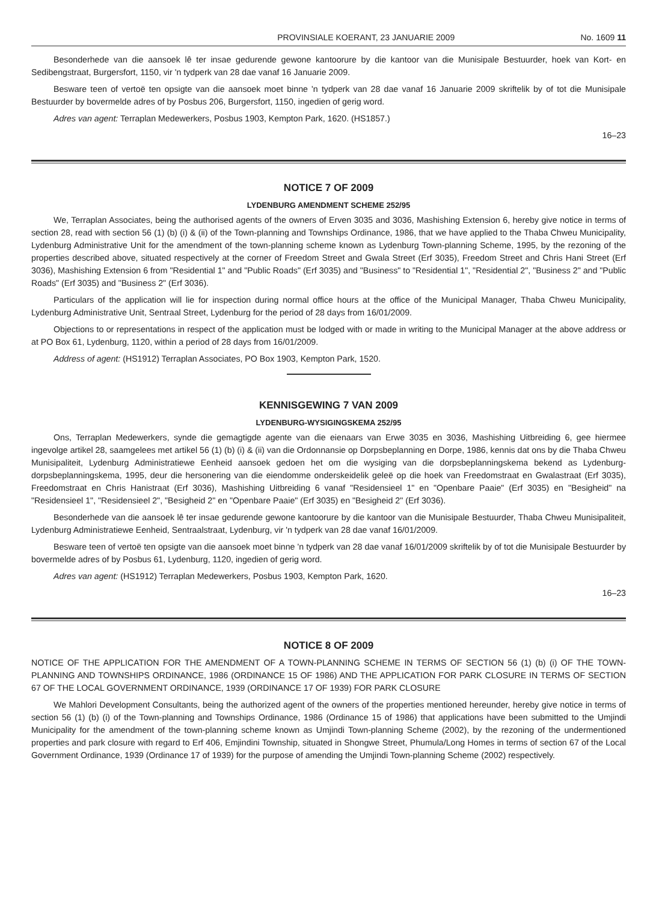PROVINSIALE KOERANT, 23 JANUARIE 2009 No. 1609 11
Besonderhede van die aansoek lê ter insae gedurende gewone kantoorure by die kantoor van die Munisipale Bestuurder, hoek van Kort- en Sedibengstraat, Burgersfort, 1150, vir 'n tydperk van 28 dae vanaf 16 Januarie 2009.
Besware teen of vertoë ten opsigte van die aansoek moet binne 'n tydperk van 28 dae vanaf 16 Januarie 2009 skriftelik by of tot die Munisipale Bestuurder by bovermelde adres of by Posbus 206, Burgersfort, 1150, ingedien of gerig word.
Adres van agent: Terraplan Medewerkers, Posbus 1903, Kempton Park, 1620. (HS1857.)
16–23
NOTICE 7 OF 2009
LYDENBURG AMENDMENT SCHEME 252/95
We, Terraplan Associates, being the authorised agents of the owners of Erven 3035 and 3036, Mashishing Extension 6, hereby give notice in terms of section 28, read with section 56 (1) (b) (i) & (ii) of the Town-planning and Townships Ordinance, 1986, that we have applied to the Thaba Chweu Municipality, Lydenburg Administrative Unit for the amendment of the town-planning scheme known as Lydenburg Town-planning Scheme, 1995, by the rezoning of the properties described above, situated respectively at the corner of Freedom Street and Gwala Street (Erf 3035), Freedom Street and Chris Hani Street (Erf 3036), Mashishing Extension 6 from "Residential 1" and "Public Roads" (Erf 3035) and "Business" to "Residential 1", "Residential 2", "Business 2" and "Public Roads" (Erf 3035) and "Business 2" (Erf 3036).
Particulars of the application will lie for inspection during normal office hours at the office of the Municipal Manager, Thaba Chweu Municipality, Lydenburg Administrative Unit, Sentraal Street, Lydenburg for the period of 28 days from 16/01/2009.
Objections to or representations in respect of the application must be lodged with or made in writing to the Municipal Manager at the above address or at PO Box 61, Lydenburg, 1120, within a period of 28 days from 16/01/2009.
Address of agent: (HS1912) Terraplan Associates, PO Box 1903, Kempton Park, 1520.
KENNISGEWING 7 VAN 2009
LYDENBURG-WYSIGINGSKEMA 252/95
Ons, Terraplan Medewerkers, synde die gemagtigde agente van die eienaars van Erwe 3035 en 3036, Mashishing Uitbreiding 6, gee hiermee ingevolge artikel 28, saamgelees met artikel 56 (1) (b) (i) & (ii) van die Ordonnansie op Dorpsbeplanning en Dorpe, 1986, kennis dat ons by die Thaba Chweu Munisipaliteit, Lydenburg Administratiewe Eenheid aansoek gedoen het om die wysiging van die dorpsbeplanningskema bekend as Lydenburg-dorpsbeplanningskema, 1995, deur die hersonering van die eiendomme onderskeidelik geleë op die hoek van Freedomstraat en Gwalastraat (Erf 3035), Freedomstraat en Chris Hanistraat (Erf 3036), Mashishing Uitbreiding 6 vanaf "Residensieel 1" en "Openbare Paaie" (Erf 3035) en "Besigheid" na "Residensieel 1", "Residensieel 2", "Besigheid 2" en "Openbare Paaie" (Erf 3035) en "Besigheid 2" (Erf 3036).
Besonderhede van die aansoek lê ter insae gedurende gewone kantoorure by die kantoor van die Munisipale Bestuurder, Thaba Chweu Munisipaliteit, Lydenburg Administratiewe Eenheid, Sentraalstraat, Lydenburg, vir 'n tydperk van 28 dae vanaf 16/01/2009.
Besware teen of vertoë ten opsigte van die aansoek moet binne 'n tydperk van 28 dae vanaf 16/01/2009 skriftelik by of tot die Munisipale Bestuurder by bovermelde adres of by Posbus 61, Lydenburg, 1120, ingedien of gerig word.
Adres van agent: (HS1912) Terraplan Medewerkers, Posbus 1903, Kempton Park, 1620.
16–23
NOTICE 8 OF 2009
NOTICE OF THE APPLICATION FOR THE AMENDMENT OF A TOWN-PLANNING SCHEME IN TERMS OF SECTION 56 (1) (b) (i) OF THE TOWN-PLANNING AND TOWNSHIPS ORDINANCE, 1986 (ORDINANCE 15 OF 1986) AND THE APPLICATION FOR PARK CLOSURE IN TERMS OF SECTION 67 OF THE LOCAL GOVERNMENT ORDINANCE, 1939 (ORDINANCE 17 OF 1939) FOR PARK CLOSURE
We Mahlori Development Consultants, being the authorized agent of the owners of the properties mentioned hereunder, hereby give notice in terms of section 56 (1) (b) (i) of the Town-planning and Townships Ordinance, 1986 (Ordinance 15 of 1986) that applications have been submitted to the Umjindi Municipality for the amendment of the town-planning scheme known as Umjindi Town-planning Scheme (2002), by the rezoning of the undermentioned properties and park closure with regard to Erf 406, Emjindini Township, situated in Shongwe Street, Phumula/Long Homes in terms of section 67 of the Local Government Ordinance, 1939 (Ordinance 17 of 1939) for the purpose of amending the Umjindi Town-planning Scheme (2002) respectively.